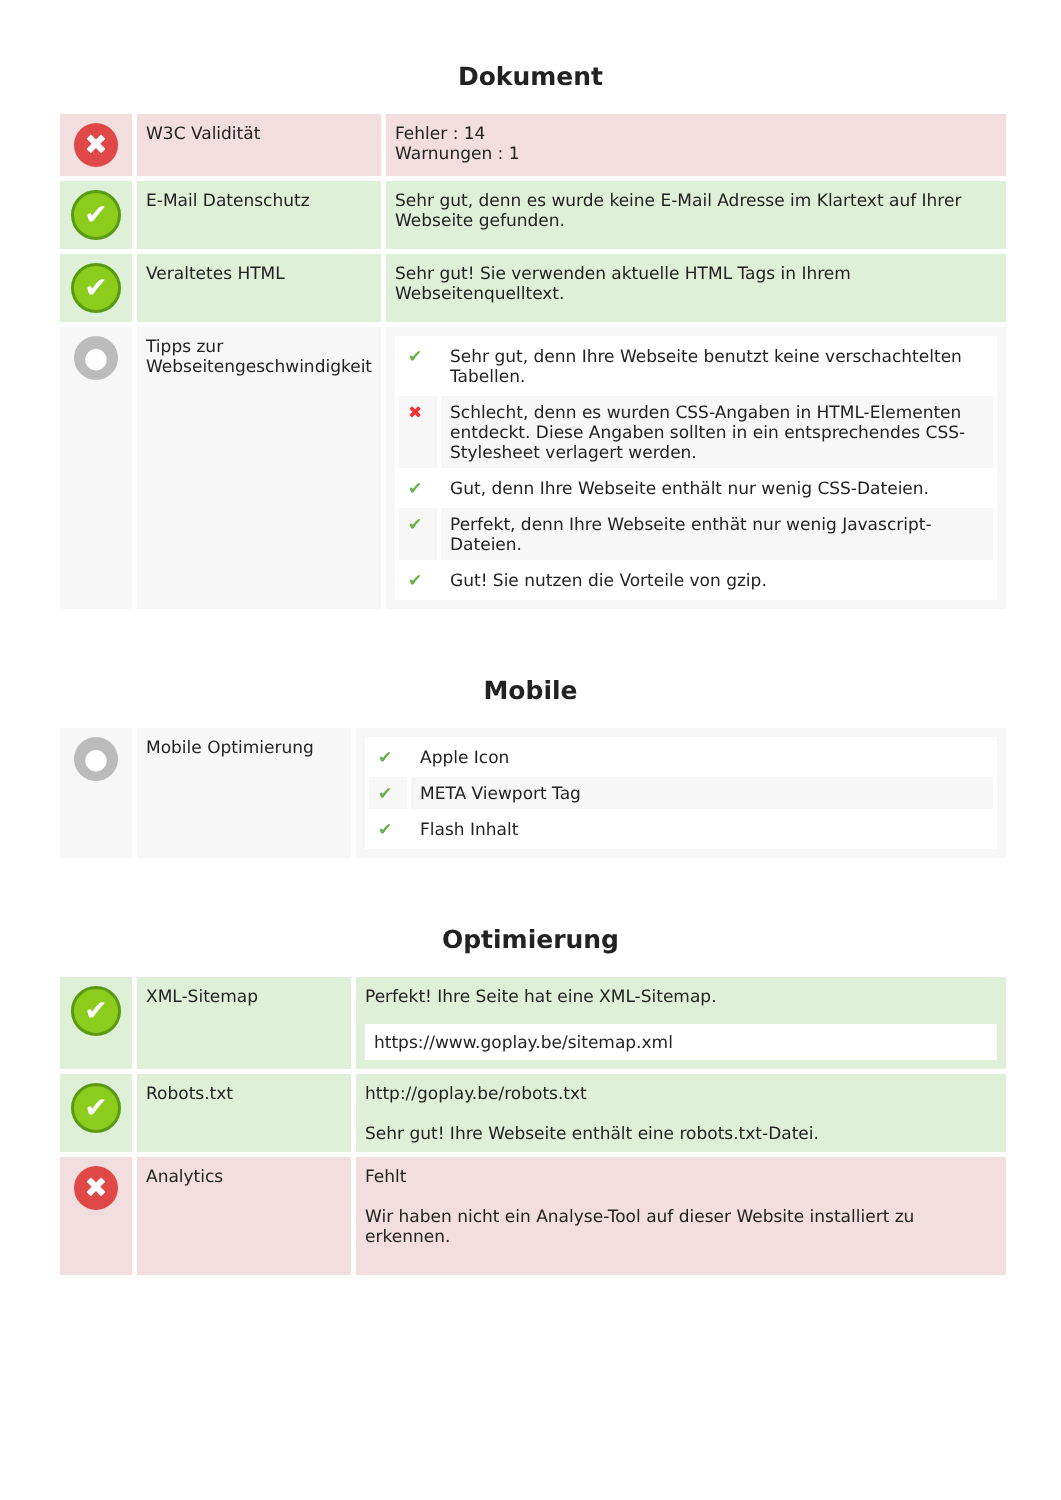Dokument
| ✖ | W3C Validität | Fehler : 14 Warnungen : 1 |
| ✔ | E-Mail Datenschutz | Sehr gut, denn es wurde keine E-Mail Adresse im Klartext auf Ihrer Webseite gefunden. |
| ✔ | Veraltetes HTML | Sehr gut! Sie verwenden aktuelle HTML Tags in Ihrem Webseitenquelltext. |
| ● | Tipps zur Webseitengeschwindigkeit | / ✔ / Sehr gut, denn Ihre Webseite benutzt keine verschachtelten Tabellen. / / ✖ / Schlecht, denn es wurden CSS-Angaben in HTML-Elementen entdeckt. Diese Angaben sollten in ein entsprechendes CSS-Stylesheet verlagert werden. / / ✔ / Gut, denn Ihre Webseite enthält nur wenig CSS-Dateien. / / ✔ / Perfekt, denn Ihre Webseite enthät nur wenig Javascript-Dateien. / / ✔ / Gut! Sie nutzen die Vorteile von gzip. / |
Mobile
| ● | Mobile Optimierung | / ✔ / Apple Icon / / ✔ / META Viewport Tag / / ✔ / Flash Inhalt / |
Optimierung
| ✔ | XML-Sitemap | Perfekt! Ihre Seite hat eine XML-Sitemap. https://www.goplay.be/sitemap.xml |
| ✔ | Robots.txt | http://goplay.be/robots.txt Sehr gut! Ihre Webseite enthält eine robots.txt-Datei. |
| ✖ | Analytics | Fehlt Wir haben nicht ein Analyse-Tool auf dieser Website installiert zu erkennen. |